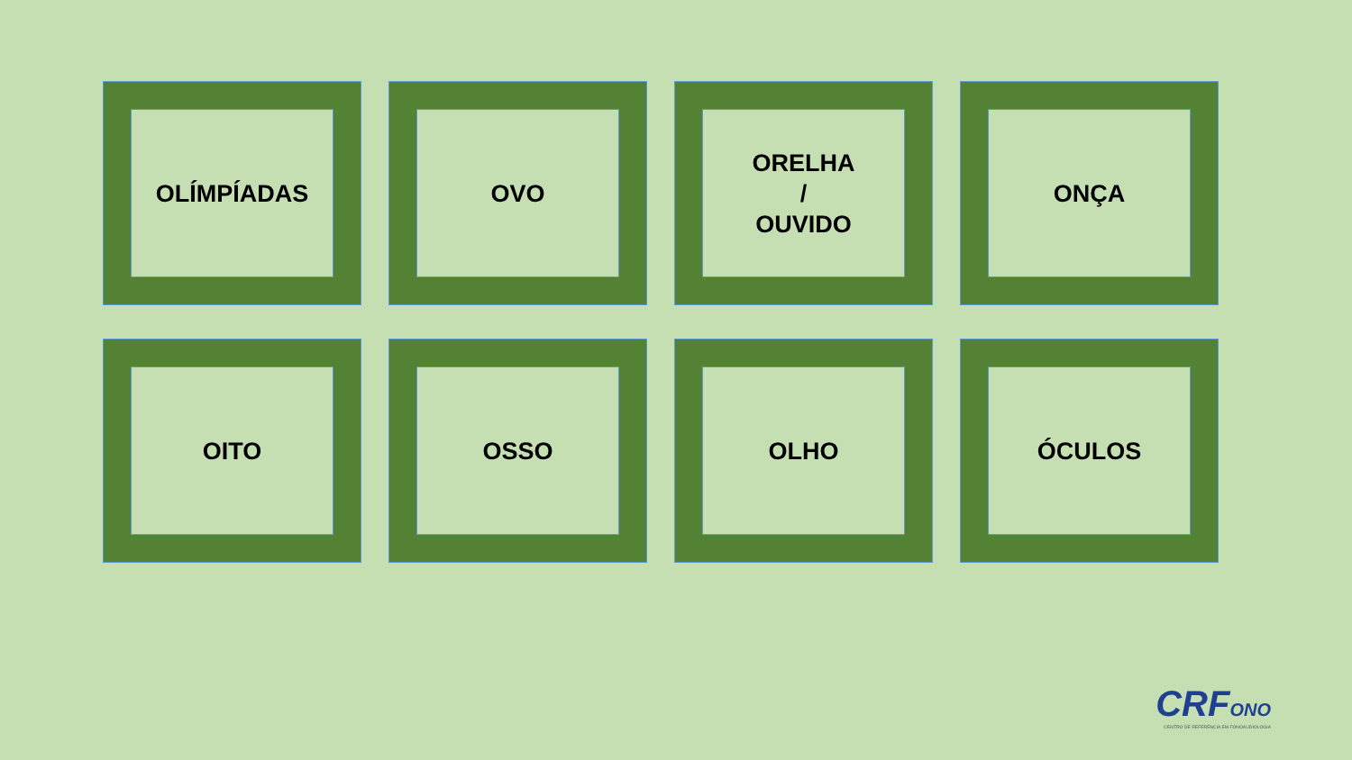OLÍMPÍADAS
OVO
ORELHA
/
OUVIDO
ONÇA
OITO
OSSO
OLHO
ÓCULOS
CRFONO
CENTRO DE REFERÊNCIA EM FONOAUDIOLOGIA